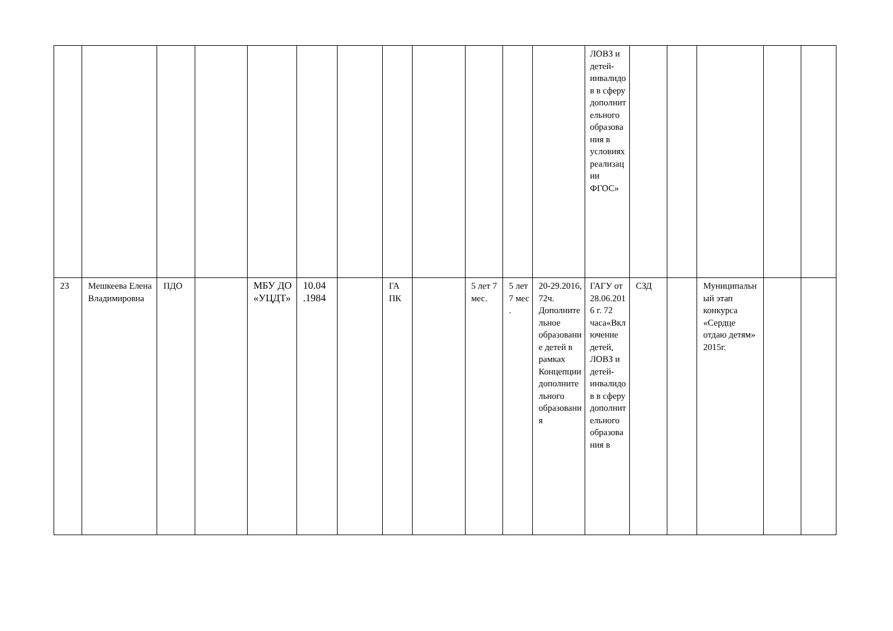| | | | | | | | | | | | | ЛОВЗ и детей-инвалидов в сферу дополнительного образования в условиях реализации ФГОС» | | | | | |
| 23 | Мешкеева Елена Владимировна | ПДО | | МБУ ДО «УЦДТ» | 10.04 .1984 | | ГА ПК | | 5 лет 7 мес. | 5 лет 7 мес . | 20-29.2016, 72ч. Дополнительное образование детей в рамках Концепции дополнительного образования | ГАГУ от 28.06.2016 г. 72 часа«Включение детей, ЛОВЗ и детей-инвалидов в сферу дополнительного образования в | СЗД | | Муниципальный этап конкурса «Сердце отдаю детям» 2015г. | | |